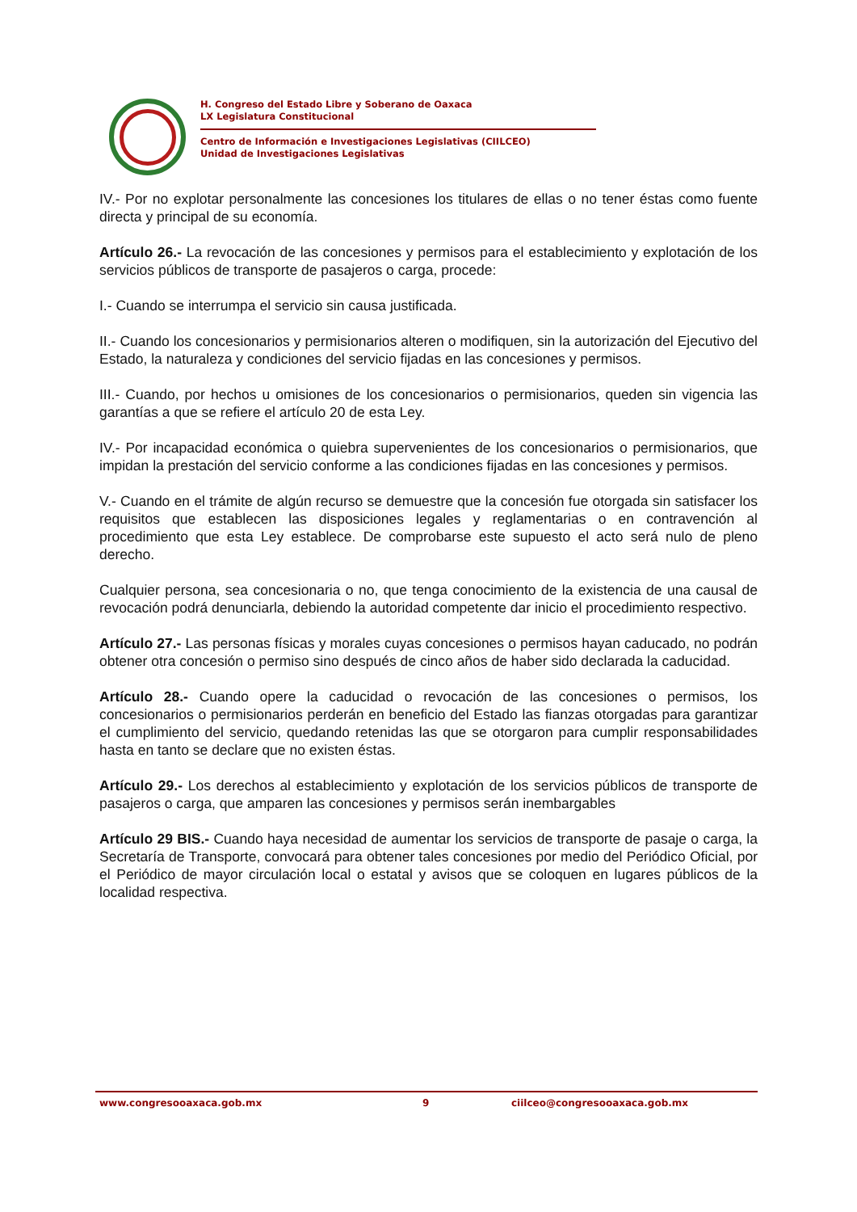H. Congreso del Estado Libre y Soberano de Oaxaca
LX Legislatura Constitucional
Centro de Información e Investigaciones Legislativas (CIILCEO)
Unidad de Investigaciones Legislativas
IV.- Por no explotar personalmente las concesiones los titulares de ellas o no tener éstas como fuente directa y principal de su economía.
Artículo 26.- La revocación de las concesiones y permisos para el establecimiento y explotación de los servicios públicos de transporte de pasajeros o carga, procede:
I.- Cuando se interrumpa el servicio sin causa justificada.
II.- Cuando los concesionarios y permisionarios alteren o modifiquen, sin la autorización del Ejecutivo del Estado, la naturaleza y condiciones del servicio fijadas en las concesiones y permisos.
III.- Cuando, por hechos u omisiones de los concesionarios o permisionarios, queden sin vigencia las garantías a que se refiere el artículo 20 de esta Ley.
IV.- Por incapacidad económica o quiebra supervenientes de los concesionarios o permisionarios, que impidan la prestación del servicio conforme a las condiciones fijadas en las concesiones y permisos.
V.- Cuando en el trámite de algún recurso se demuestre que la concesión fue otorgada sin satisfacer los requisitos que establecen las disposiciones legales y reglamentarias o en contravención al procedimiento que esta Ley establece. De comprobarse este supuesto el acto será nulo de pleno derecho.
Cualquier persona, sea concesionaria o no, que tenga conocimiento de la existencia de una causal de revocación podrá denunciarla, debiendo la autoridad competente dar inicio el procedimiento respectivo.
Artículo 27.- Las personas físicas y morales cuyas concesiones o permisos hayan caducado, no podrán obtener otra concesión o permiso sino después de cinco años de haber sido declarada la caducidad.
Artículo 28.- Cuando opere la caducidad o revocación de las concesiones o permisos, los concesionarios o permisionarios perderán en beneficio del Estado las fianzas otorgadas para garantizar el cumplimiento del servicio, quedando retenidas las que se otorgaron para cumplir responsabilidades hasta en tanto se declare que no existen éstas.
Artículo 29.- Los derechos al establecimiento y explotación de los servicios públicos de transporte de pasajeros o carga, que amparen las concesiones y permisos serán inembargables
Artículo 29 BIS.- Cuando haya necesidad de aumentar los servicios de transporte de pasaje o carga, la Secretaría de Transporte, convocará para obtener tales concesiones por medio del Periódico Oficial, por el Periódico de mayor circulación local o estatal y avisos que se coloquen en lugares públicos de la localidad respectiva.
www.congresooaxaca.gob.mx 9 ciilceo@congresooaxaca.gob.mx